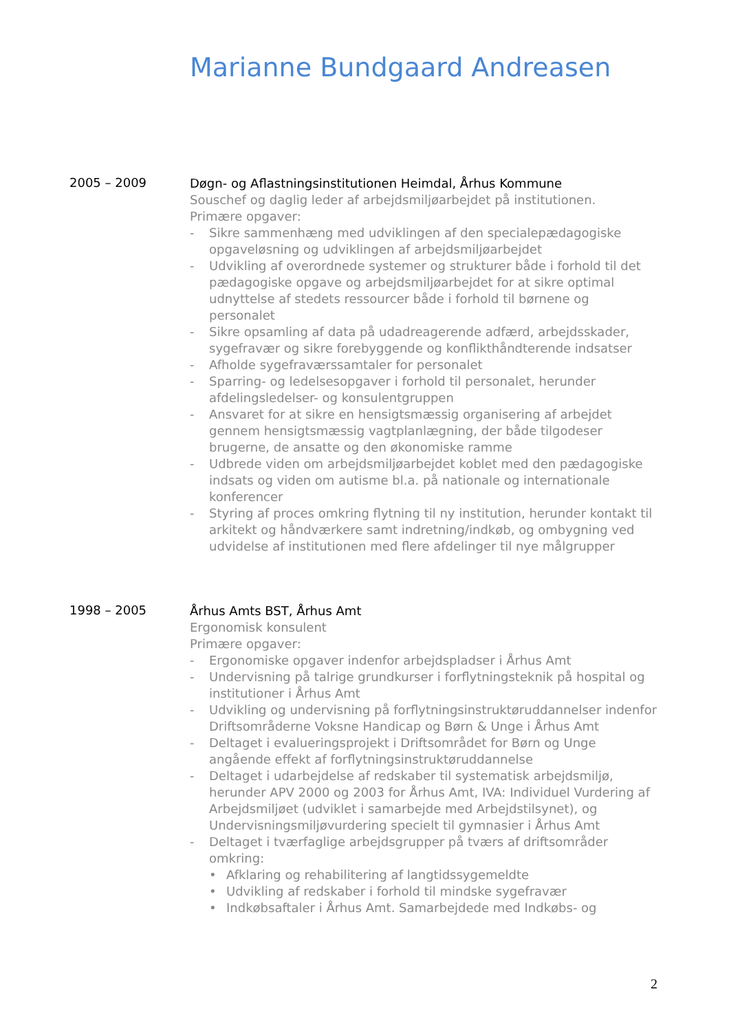Marianne Bundgaard Andreasen
2005 – 2009
Døgn- og Aflastningsinstitutionen Heimdal, Århus Kommune
Souschef og daglig leder af arbejdsmiljøarbejdet på institutionen.
Primære opgaver:
- Sikre sammenhæng med udviklingen af den specialepædagogiske opgaveløsning og udviklingen af arbejdsmiljøarbejdet
- Udvikling af overordnede systemer og strukturer både i forhold til det pædagogiske opgave og arbejdsmiljøarbejdet for at sikre optimal udnyttelse af stedets ressourcer både i forhold til børnene og personalet
- Sikre opsamling af data på udadreagerende adfærd, arbejdsskader, sygefravær og sikre forebyggende og konflikthåndterende indsatser
- Afholde sygefraværssamtaler for personalet
- Sparring- og ledelsesopgaver i forhold til personalet, herunder afdelingsledelser- og konsulentgruppen
- Ansvaret for at sikre en hensigtsmæssig organisering af arbejdet gennem hensigtsmæssig vagtplanlægning, der både tilgodeser brugerne, de ansatte og den økonomiske ramme
- Udbrede viden om arbejdsmiljøarbejdet koblet med den pædagogiske indsats og viden om autisme bl.a. på nationale og internationale konferencer
- Styring af proces omkring flytning til ny institution, herunder kontakt til arkitekt og håndværkere samt indretning/indkøb, og ombygning ved udvidelse af institutionen med flere afdelinger til nye målgrupper
1998 – 2005
Århus Amts BST, Århus Amt
Ergonomisk konsulent
Primære opgaver:
- Ergonomiske opgaver indenfor arbejdspladser i Århus Amt
- Undervisning på talrige grundkurser i forflytningsteknik på hospital og institutioner i Århus Amt
- Udvikling og undervisning på forflytningsinstruktøruddannelser indenfor Driftsområderne Voksne Handicap og Børn & Unge i Århus Amt
- Deltaget i evalueringsprojekt i Driftsområdet for Børn og Unge angående effekt af forflytningsinstruktøruddannelse
- Deltaget i udarbejdelse af redskaber til systematisk arbejdsmiljø, herunder APV 2000 og 2003 for Århus Amt, IVA: Individuel Vurdering af Arbejdsmiljøet (udviklet i samarbejde med Arbejdstilsynet), og Undervisningsmiljøvurdering specielt til gymnasier i Århus Amt
- Deltaget i tværfaglige arbejdsgrupper på tværs af driftsområder omkring:
• Afklaring og rehabilitering af langtidssygemeldte
• Udvikling af redskaber i forhold til mindske sygefravær
• Indkøbsaftaler i Århus Amt. Samarbejdede med Indkøbs- og
2